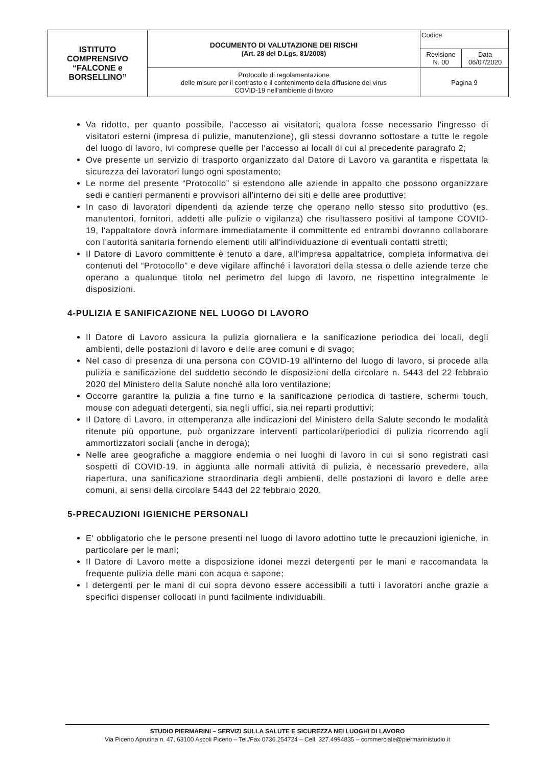| ISTITUTO COMPRENSIVO “FALCONE e BORSELLINO” | DOCUMENTO DI VALUTAZIONE DEI RISCHI (Art. 28 del D.Lgs. 81/2008) | Codice | |
| | | Revisione N. 00 | Data 06/07/2020 |
| | Protocollo di regolamentazione delle misure per il contrasto e il contenimento della diffusione del virus COVID-19 nell'ambiente di lavoro | Pagina 9 | |
Va ridotto, per quanto possibile, l'accesso ai visitatori; qualora fosse necessario l'ingresso di visitatori esterni (impresa di pulizie, manutenzione), gli stessi dovranno sottostare a tutte le regole del luogo di lavoro, ivi comprese quelle per l'accesso ai locali di cui al precedente paragrafo 2;
Ove presente un servizio di trasporto organizzato dal Datore di Lavoro va garantita e rispettata la sicurezza dei lavoratori lungo ogni spostamento;
Le norme del presente “Protocollo” si estendono alle aziende in appalto che possono organizzare sedi e cantieri permanenti e provvisori all'interno dei siti e delle aree produttive;
In caso di lavoratori dipendenti da aziende terze che operano nello stesso sito produttivo (es. manutentori, fornitori, addetti alle pulizie o vigilanza) che risultassero positivi al tampone COVID-19, l'appaltatore dovrà informare immediatamente il committente ed entrambi dovranno collaborare con l'autorità sanitaria fornendo elementi utili all'individuazione di eventuali contatti stretti;
Il Datore di Lavoro committente è tenuto a dare, all'impresa appaltatrice, completa informativa dei contenuti del “Protocollo” e deve vigilare affinché i lavoratori della stessa o delle aziende terze che operano a qualunque titolo nel perimetro del luogo di lavoro, ne rispettino integralmente le disposizioni.
4-PULIZIA E SANIFICAZIONE NEL LUOGO DI LAVORO
Il Datore di Lavoro assicura la pulizia giornaliera e la sanificazione periodica dei locali, degli ambienti, delle postazioni di lavoro e delle aree comuni e di svago;
Nel caso di presenza di una persona con COVID-19 all'interno del luogo di lavoro, si procede alla pulizia e sanificazione del suddetto secondo le disposizioni della circolare n. 5443 del 22 febbraio 2020 del Ministero della Salute nonché alla loro ventilazione;
Occorre garantire la pulizia a fine turno e la sanificazione periodica di tastiere, schermi touch, mouse con adeguati detergenti, sia negli uffici, sia nei reparti produttivi;
Il Datore di Lavoro, in ottemperanza alle indicazioni del Ministero della Salute secondo le modalità ritenute più opportune, può organizzare interventi particolari/periodici di pulizia ricorrendo agli ammortizzatori sociali (anche in deroga);
Nelle aree geografiche a maggiore endemia o nei luoghi di lavoro in cui si sono registrati casi sospetti di COVID-19, in aggiunta alle normali attività di pulizia, è necessario prevedere, alla riapertura, una sanificazione straordinaria degli ambienti, delle postazioni di lavoro e delle aree comuni, ai sensi della circolare 5443 del 22 febbraio 2020.
5-PRECAUZIONI IGIENICHE PERSONALI
E' obbligatorio che le persone presenti nel luogo di lavoro adottino tutte le precauzioni igieniche, in particolare per le mani;
Il Datore di Lavoro mette a disposizione idonei mezzi detergenti per le mani e raccomandata la frequente pulizia delle mani con acqua e sapone;
I detergenti per le mani di cui sopra devono essere accessibili a tutti i lavoratori anche grazie a specifici dispenser collocati in punti facilmente individuabili.
STUDIO PIERMARINI – SERVIZI SULLA SALUTE E SICUREZZA NEI LUOGHI DI LAVORO
Via Piceno Aprutina n. 47, 63100 Ascoli Piceno – Tel./Fax 0736.254724 – Cell. 327.4994835 – commerciale@piermarinistudio.it